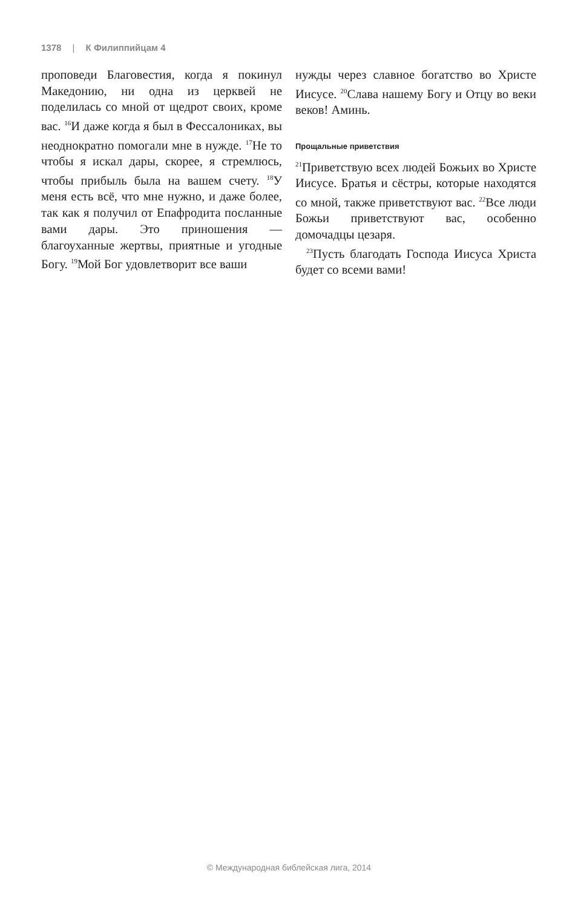1378 | К Филиппийцам 4
проповеди Благовестия, когда я покинул Македонию, ни одна из церквей не поделилась со мной от щедрот своих, кроме вас. <sup>16</sup>И даже когда я был в Фессалониках, вы неоднократно помогали мне в нужде. <sup>17</sup>Не то чтобы я искал дары, скорее, я стремлюсь, чтобы прибыль была на вашем счету. <sup>18</sup>У меня есть всё, что мне нужно, и даже более, так как я получил от Епафродита посланные вами дары. Это приношения — благоуханные жертвы, приятные и угодные Богу. <sup>19</sup>Мой Бог удовлетворит все ваши
нужды через славное богатство во Христе Иисусе. <sup>20</sup>Слава нашему Богу и Отцу во веки веков! Аминь.
Прощальные приветствия
<sup>21</sup> Приветствую всех людей Божьих во Христе Иисусе. Братья и сёстры, которые находятся со мной, также приветствуют вас. <sup>22</sup>Все люди Божьи приветствуют вас, особенно домочадцы цезаря.
<sup>23</sup> Пусть благодать Господа Иисуса Христа будет со всеми вами!
© Международная библейская лига, 2014